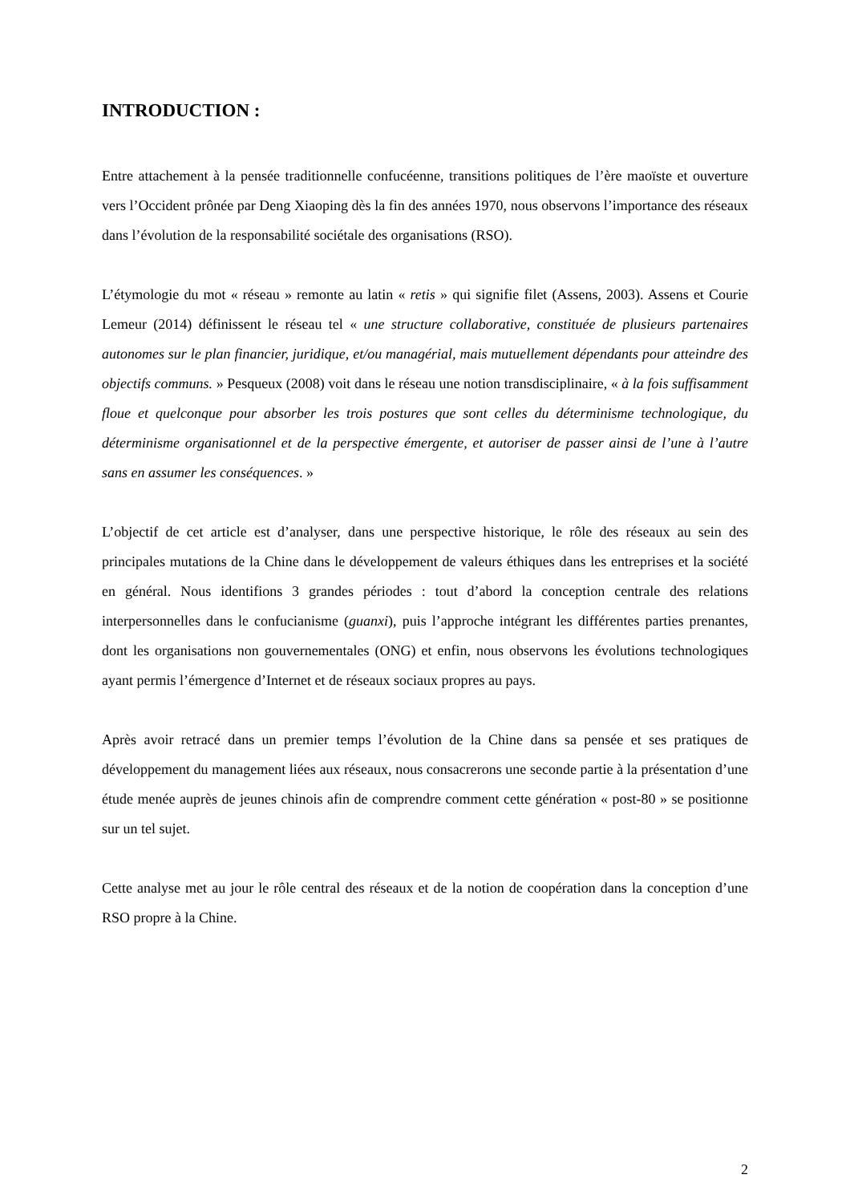INTRODUCTION :
Entre attachement à la pensée traditionnelle confucéenne, transitions politiques de l’ère maoïste et ouverture vers l’Occident prônée par Deng Xiaoping dès la fin des années 1970, nous observons l’importance des réseaux dans l’évolution de la responsabilité sociétale des organisations (RSO).
L’étymologie du mot « réseau » remonte au latin « retis » qui signifie filet (Assens, 2003). Assens et Courie Lemeur (2014) définissent le réseau tel « une structure collaborative, constituée de plusieurs partenaires autonomes sur le plan financier, juridique, et/ou managérial, mais mutuellement dépendants pour atteindre des objectifs communs. » Pesqueux (2008) voit dans le réseau une notion transdisciplinaire, « à la fois suffisamment floue et quelconque pour absorber les trois postures que sont celles du déterminisme technologique, du déterminisme organisationnel et de la perspective émergente, et autoriser de passer ainsi de l’une à l’autre sans en assumer les conséquences. »
L’objectif de cet article est d’analyser, dans une perspective historique, le rôle des réseaux au sein des principales mutations de la Chine dans le développement de valeurs éthiques dans les entreprises et la société en général. Nous identifions 3 grandes périodes : tout d’abord la conception centrale des relations interpersonnelles dans le confucianisme (guanxi), puis l’approche intégrant les différentes parties prenantes, dont les organisations non gouvernementales (ONG) et enfin, nous observons les évolutions technologiques ayant permis l’émergence d’Internet et de réseaux sociaux propres au pays.
Après avoir retracé dans un premier temps l’évolution de la Chine dans sa pensée et ses pratiques de développement du management liées aux réseaux, nous consacrerons une seconde partie à la présentation d’une étude menée auprès de jeunes chinois afin de comprendre comment cette génération « post-80 » se positionne sur un tel sujet.
Cette analyse met au jour le rôle central des réseaux et de la notion de coopération dans la conception d’une RSO propre à la Chine.
2